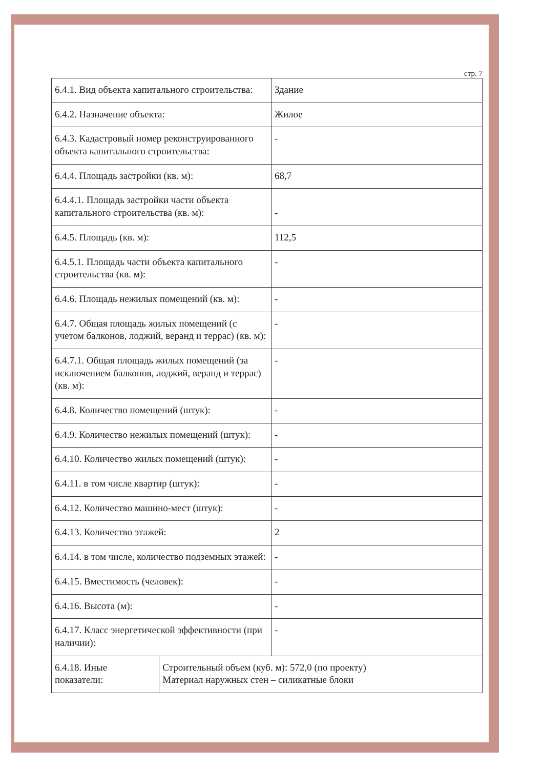стр. 7
| 6.4.1. Вид объекта капитального строительства: | Здание |
| 6.4.2. Назначение объекта: | Жилое |
| 6.4.3. Кадастровый номер реконструированного объекта капитального строительства: | - |
| 6.4.4. Площадь застройки (кв. м): | 68,7 |
| 6.4.4.1. Площадь застройки части объекта капитального строительства (кв. м): | - |
| 6.4.5. Площадь (кв. м): | 112,5 |
| 6.4.5.1. Площадь части объекта капитального строительства (кв. м): | - |
| 6.4.6. Площадь нежилых помещений (кв. м): | - |
| 6.4.7. Общая площадь жилых помещений (с учетом балконов, лоджий, веранд и террас) (кв. м): | - |
| 6.4.7.1. Общая площадь жилых помещений (за исключением балконов, лоджий, веранд и террас) (кв. м): | - |
| 6.4.8. Количество помещений (штук): | - |
| 6.4.9. Количество нежилых помещений (штук): | - |
| 6.4.10. Количество жилых помещений (штук): | - |
| 6.4.11. в том числе квартир (штук): | - |
| 6.4.12. Количество машино-мест (штук): | - |
| 6.4.13. Количество этажей: | 2 |
| 6.4.14. в том числе, количество подземных этажей: | - |
| 6.4.15. Вместимость (человек): | - |
| 6.4.16. Высота (м): | - |
| 6.4.17. Класс энергетической эффективности (при наличии): | - |
| 6.4.18. Иные показатели: | Строительный объем (куб. м): 572,0 (по проекту) Материал наружных стен – силикатные блоки |